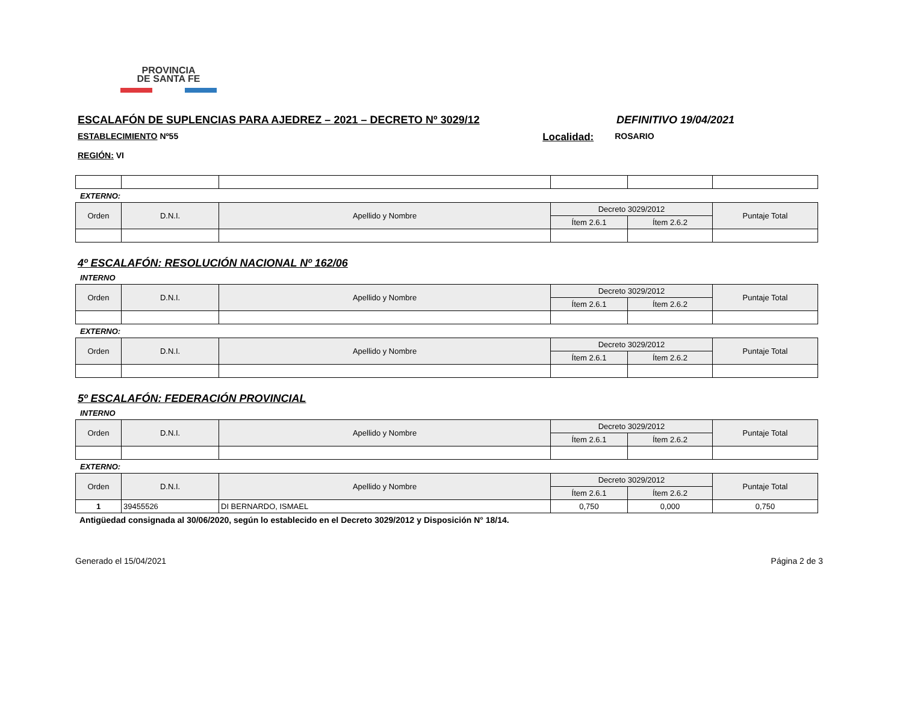PROVINCIA
DE SANTA FE
ESCALAFÓN DE SUPLENCIAS PARA AJEDREZ – 2021 – DECRETO Nº 3029/12 DEFINITIVO 19/04/2021
ESTABLECIMIENTO Nº55 Localidad: ROSARIO
REGIÓN: VI
EXTERNO:
| Orden | D.N.I. | Apellido y Nombre | Decreto 3029/2012 | | Puntaje Total |
| --- | --- | --- | --- | --- | --- |
| | | | Ítem 2.6.1 | Ítem 2.6.2 | |
4º ESCALAFÓN: RESOLUCIÓN NACIONAL Nº 162/06
INTERNO
| Orden | D.N.I. | Apellido y Nombre | Decreto 3029/2012 | | Puntaje Total |
| --- | --- | --- | --- | --- | --- |
| | | | Ítem 2.6.1 | Ítem 2.6.2 | |
EXTERNO:
| Orden | D.N.I. | Apellido y Nombre | Decreto 3029/2012 | | Puntaje Total |
| --- | --- | --- | --- | --- | --- |
| | | | Ítem 2.6.1 | Ítem 2.6.2 | |
5º ESCALAFÓN: FEDERACIÓN PROVINCIAL
INTERNO
| Orden | D.N.I. | Apellido y Nombre | Decreto 3029/2012 | | Puntaje Total |
| --- | --- | --- | --- | --- | --- |
| | | | Ítem 2.6.1 | Ítem 2.6.2 | |
EXTERNO:
| Orden | D.N.I. | Apellido y Nombre | Decreto 3029/2012 | | Puntaje Total |
| --- | --- | --- | --- | --- | --- |
| | | | Ítem 2.6.1 | Ítem 2.6.2 | |
| 1 | 39455526 | DI BERNARDO, ISMAEL | 0,750 | 0,000 | 0,750 |
Antigüedad consignada al 30/06/2020, según lo establecido en el Decreto 3029/2012 y Disposición N° 18/14.
Generado el 15/04/2021 Página 2 de 3